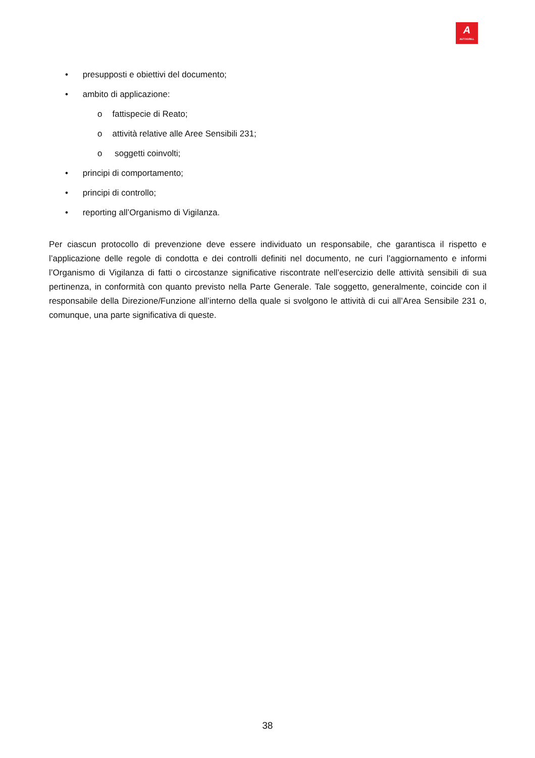A
AUTOGRILL
• presupposti e obiettivi del documento;
• ambito di applicazione:
o fattispecie di Reato;
o attività relative alle Aree Sensibili 231;
o soggetti coinvolti;
• principi di comportamento;
• principi di controllo;
• reporting all’Organismo di Vigilanza.
Per ciascun protocollo di prevenzione deve essere individuato un responsabile, che garantisca il rispetto e l’applicazione delle regole di condotta e dei controlli definiti nel documento, ne curi l’aggiornamento e informi l’Organismo di Vigilanza di fatti o circostanze significative riscontrate nell’esercizio delle attività sensibili di sua pertinenza, in conformità con quanto previsto nella Parte Generale. Tale soggetto, generalmente, coincide con il responsabile della Direzione/Funzione all’interno della quale si svolgono le attività di cui all’Area Sensibile 231 o, comunque, una parte significativa di queste.
38